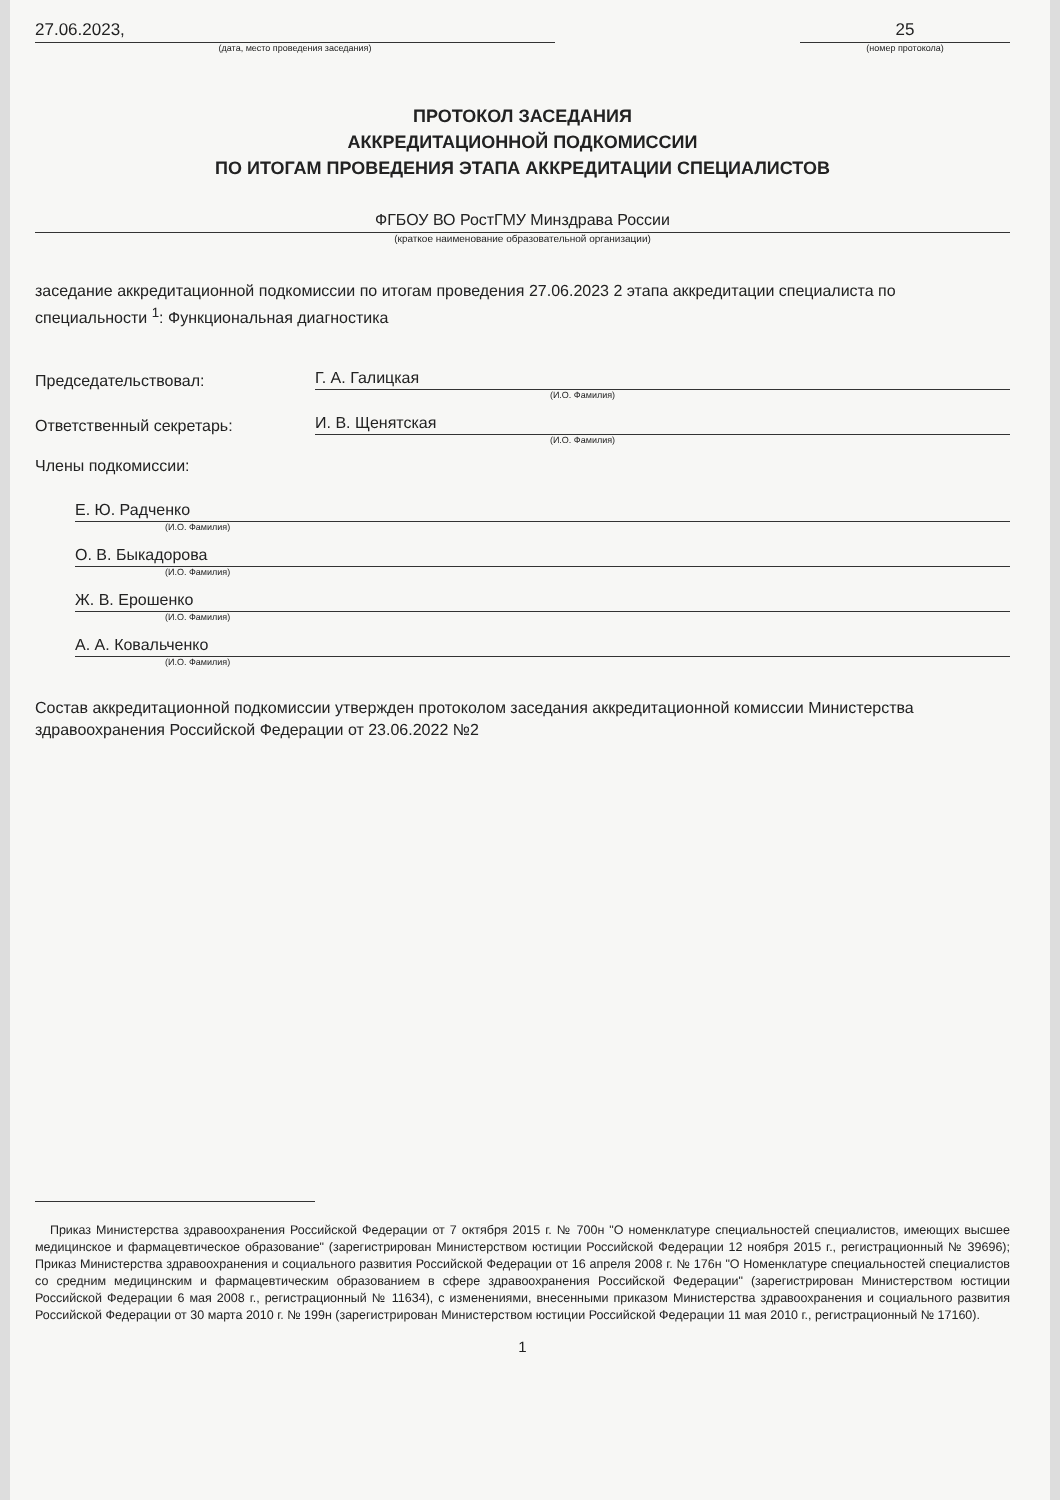27.06.2023,
(дата, место проведения заседания)
25
(номер протокола)
ПРОТОКОЛ ЗАСЕДАНИЯ
АККРЕДИТАЦИОННОЙ ПОДКОМИССИИ
ПО ИТОГАМ ПРОВЕДЕНИЯ ЭТАПА АККРЕДИТАЦИИ СПЕЦИАЛИСТОВ
ФГБОУ ВО РостГМУ Минздрава России
(краткое наименование образовательной организации)
заседание аккредитационной подкомиссии по итогам проведения 27.06.2023 2 этапа аккредитации специалиста по специальности <sup>1</sup>: Функциональная диагностика
Председательствовал: Г. А. Галицкая
(И.О. Фамилия)
Ответственный секретарь: И. В. Щенятская
(И.О. Фамилия)
Члены подкомиссии:
Е. Ю. Радченко
(И.О. Фамилия)
О. В. Быкадорова
(И.О. Фамилия)
Ж. В. Ерошенко
(И.О. Фамилия)
А. А. Ковальченко
(И.О. Фамилия)
Состав аккредитационной подкомиссии утвержден протоколом заседания аккредитационной комиссии Министерства здравоохранения Российской Федерации от 23.06.2022 №2
Приказ Министерства здравоохранения Российской Федерации от 7 октября 2015 г. № 700н "О номенклатуре специальностей специалистов, имеющих высшее медицинское и фармацевтическое образование" (зарегистрирован Министерством юстиции Российской Федерации 12 ноября 2015 г., регистрационный № 39696); Приказ Министерства здравоохранения и социального развития Российской Федерации от 16 апреля 2008 г. № 176н "О Номенклатуре специальностей специалистов со средним медицинским и фармацевтическим образованием в сфере здравоохранения Российской Федерации" (зарегистрирован Министерством юстиции Российской Федерации 6 мая 2008 г., регистрационный № 11634), с изменениями, внесенными приказом Министерства здравоохранения и социального развития Российской Федерации от 30 марта 2010 г. № 199н (зарегистрирован Министерством юстиции Российской Федерации 11 мая 2010 г., регистрационный № 17160).
1